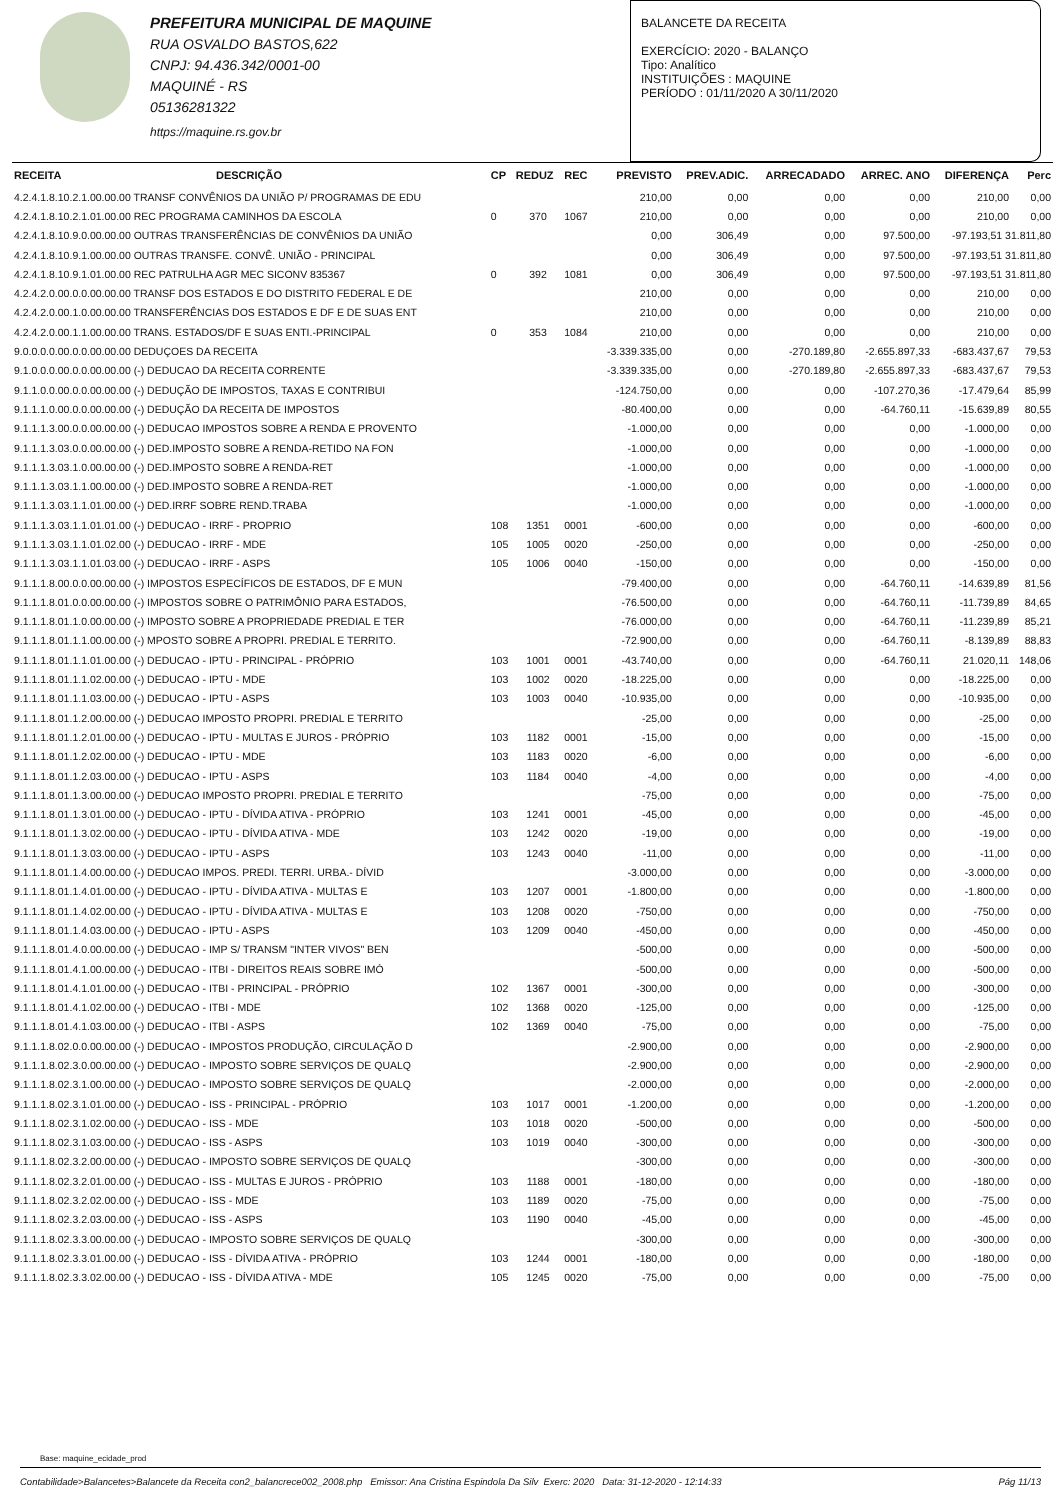PREFEITURA MUNICIPAL DE MAQUINE
RUA OSVALDO BASTOS,622
CNPJ: 94.436.342/0001-00
MAQUINÉ - RS
05136281322
https://maquine.rs.gov.br
BALANCETE DA RECEITA
EXERCÍCIO: 2020 - BALANÇO
Tipo: Analítico
INSTITUIÇÕES : MAQUINE
PERÍODO : 01/11/2020 A 30/11/2020
| RECEITA | DESCRIÇÃO | CP | REDUZ | REC | PREVISTO | PREV.ADIC. | ARRECADADO | ARREC. ANO | DIFERENÇA | Perc |
| --- | --- | --- | --- | --- | --- | --- | --- | --- | --- | --- |
| 4.2.4.1.8.10.2.1.00.00.00 TRANSF CONVÊNIOS DA UNIÃO P/ PROGRAMAS DE EDU | | | | | 210,00 | 0,00 | 0,00 | 0,00 | 210,00 | 0,00 |
| 4.2.4.1.8.10.2.1.01.00.00 REC PROGRAMA CAMINHOS DA ESCOLA | | 0 | 370 | 1067 | 210,00 | 0,00 | 0,00 | 0,00 | 210,00 | 0,00 |
| 4.2.4.1.8.10.9.0.00.00.00 OUTRAS TRANSFERÊNCIAS DE CONVÊNIOS DA UNIÃO | | | | | 0,00 | 306,49 | 0,00 | 97.500,00 | -97.193,51 31.811,80 | |
| 4.2.4.1.8.10.9.1.00.00.00 OUTRAS TRANSFE. CONVÊ. UNIÃO - PRINCIPAL | | | | | 0,00 | 306,49 | 0,00 | 97.500,00 | -97.193,51 31.811,80 | |
| 4.2.4.1.8.10.9.1.01.00.00 REC PATRULHA AGR MEC SICONV 835367 | | 0 | 392 | 1081 | 0,00 | 306,49 | 0,00 | 97.500,00 | -97.193,51 31.811,80 | |
| 4.2.4.2.0.00.0.0.00.00.00 TRANSF DOS ESTADOS E DO DISTRITO FEDERAL E DE | | | | | 210,00 | 0,00 | 0,00 | 0,00 | 210,00 | 0,00 |
| 4.2.4.2.0.00.1.0.00.00.00 TRANSFERÊNCIAS DOS ESTADOS E DF E DE SUAS ENT | | | | | 210,00 | 0,00 | 0,00 | 0,00 | 210,00 | 0,00 |
| 4.2.4.2.0.00.1.1.00.00.00 TRANS. ESTADOS/DF E SUAS ENTI.-PRINCIPAL | | 0 | 353 | 1084 | 210,00 | 0,00 | 0,00 | 0,00 | 210,00 | 0,00 |
| 9.0.0.0.0.00.0.0.00.00.00 DEDUÇOES DA RECEITA | | | | | -3.339.335,00 | 0,00 | -270.189,80 | -2.655.897,33 | -683.437,67 | 79,53 |
| 9.1.0.0.0.00.0.0.00.00.00 (-) DEDUCAO DA RECEITA CORRENTE | | | | | -3.339.335,00 | 0,00 | -270.189,80 | -2.655.897,33 | -683.437,67 | 79,53 |
| 9.1.1.0.0.00.0.0.00.00.00 (-) DEDUÇÃO DE IMPOSTOS, TAXAS E CONTRIBUI | | | | | -124.750,00 | 0,00 | 0,00 | -107.270,36 | -17.479,64 | 85,99 |
| 9.1.1.1.0.00.0.0.00.00.00 (-) DEDUÇÃO DA RECEITA DE IMPOSTOS | | | | | -80.400,00 | 0,00 | 0,00 | -64.760,11 | -15.639,89 | 80,55 |
| 9.1.1.1.3.00.0.0.00.00.00 (-) DEDUCAO IMPOSTOS SOBRE A RENDA E PROVENTO | | | | | -1.000,00 | 0,00 | 0,00 | 0,00 | -1.000,00 | 0,00 |
| 9.1.1.1.3.03.0.0.00.00.00 (-) DED.IMPOSTO SOBRE A RENDA-RETIDO NA FON | | | | | -1.000,00 | 0,00 | 0,00 | 0,00 | -1.000,00 | 0,00 |
| 9.1.1.1.3.03.1.0.00.00.00 (-) DED.IMPOSTO SOBRE A RENDA-RET | | | | | -1.000,00 | 0,00 | 0,00 | 0,00 | -1.000,00 | 0,00 |
| 9.1.1.1.3.03.1.1.00.00.00 (-) DED.IMPOSTO SOBRE A RENDA-RET | | | | | -1.000,00 | 0,00 | 0,00 | 0,00 | -1.000,00 | 0,00 |
| 9.1.1.1.3.03.1.1.01.00.00 (-) DED.IRRF SOBRE REND.TRABA | | | | | -1.000,00 | 0,00 | 0,00 | 0,00 | -1.000,00 | 0,00 |
| 9.1.1.1.3.03.1.1.01.01.00 (-) DEDUCAO - IRRF - PROPRIO | | 108 | 1351 | 0001 | -600,00 | 0,00 | 0,00 | 0,00 | -600,00 | 0,00 |
| 9.1.1.1.3.03.1.1.01.02.00 (-) DEDUCAO - IRRF - MDE | | 105 | 1005 | 0020 | -250,00 | 0,00 | 0,00 | 0,00 | -250,00 | 0,00 |
| 9.1.1.1.3.03.1.1.01.03.00 (-) DEDUCAO - IRRF - ASPS | | 105 | 1006 | 0040 | -150,00 | 0,00 | 0,00 | 0,00 | -150,00 | 0,00 |
| 9.1.1.1.8.00.0.0.00.00.00 (-) IMPOSTOS ESPECÍFICOS DE ESTADOS, DF E MUN | | | | | -79.400,00 | 0,00 | 0,00 | -64.760,11 | -14.639,89 | 81,56 |
| 9.1.1.1.8.01.0.0.00.00.00 (-) IMPOSTOS SOBRE O PATRIMÔNIO PARA ESTADOS, | | | | | -76.500,00 | 0,00 | 0,00 | -64.760,11 | -11.739,89 | 84,65 |
| 9.1.1.1.8.01.1.0.00.00.00 (-) IMPOSTO SOBRE A PROPRIEDADE PREDIAL E TER | | | | | -76.000,00 | 0,00 | 0,00 | -64.760,11 | -11.239,89 | 85,21 |
| 9.1.1.1.8.01.1.1.00.00.00 (-) MPOSTO SOBRE A PROPRI. PREDIAL E TERRITO. | | | | | -72.900,00 | 0,00 | 0,00 | -64.760,11 | -8.139,89 | 88,83 |
| 9.1.1.1.8.01.1.1.01.00.00 (-) DEDUCAO - IPTU - PRINCIPAL - PRÓPRIO | | 103 | 1001 | 0001 | -43.740,00 | 0,00 | 0,00 | -64.760,11 | 21.020,11 | 148,06 |
| 9.1.1.1.8.01.1.1.02.00.00 (-) DEDUCAO - IPTU - MDE | | 103 | 1002 | 0020 | -18.225,00 | 0,00 | 0,00 | 0,00 | -18.225,00 | 0,00 |
| 9.1.1.1.8.01.1.1.03.00.00 (-) DEDUCAO - IPTU - ASPS | | 103 | 1003 | 0040 | -10.935,00 | 0,00 | 0,00 | 0,00 | -10.935,00 | 0,00 |
| 9.1.1.1.8.01.1.2.00.00.00 (-) DEDUCAO IMPOSTO PROPRI. PREDIAL E TERRITO | | | | | -25,00 | 0,00 | 0,00 | 0,00 | -25,00 | 0,00 |
| 9.1.1.1.8.01.1.2.01.00.00 (-) DEDUCAO - IPTU - MULTAS E JUROS - PRÓPRIO | | 103 | 1182 | 0001 | -15,00 | 0,00 | 0,00 | 0,00 | -15,00 | 0,00 |
| 9.1.1.1.8.01.1.2.02.00.00 (-) DEDUCAO - IPTU - MDE | | 103 | 1183 | 0020 | -6,00 | 0,00 | 0,00 | 0,00 | -6,00 | 0,00 |
| 9.1.1.1.8.01.1.2.03.00.00 (-) DEDUCAO - IPTU - ASPS | | 103 | 1184 | 0040 | -4,00 | 0,00 | 0,00 | 0,00 | -4,00 | 0,00 |
| 9.1.1.1.8.01.1.3.00.00.00 (-) DEDUCAO IMPOSTO PROPRI. PREDIAL E TERRITO | | | | | -75,00 | 0,00 | 0,00 | 0,00 | -75,00 | 0,00 |
| 9.1.1.1.8.01.1.3.01.00.00 (-) DEDUCAO - IPTU - DÍVIDA ATIVA - PRÓPRIO | | 103 | 1241 | 0001 | -45,00 | 0,00 | 0,00 | 0,00 | -45,00 | 0,00 |
| 9.1.1.1.8.01.1.3.02.00.00 (-) DEDUCAO - IPTU - DÍVIDA ATIVA - MDE | | 103 | 1242 | 0020 | -19,00 | 0,00 | 0,00 | 0,00 | -19,00 | 0,00 |
| 9.1.1.1.8.01.1.3.03.00.00 (-) DEDUCAO - IPTU - ASPS | | 103 | 1243 | 0040 | -11,00 | 0,00 | 0,00 | 0,00 | -11,00 | 0,00 |
| 9.1.1.1.8.01.1.4.00.00.00 (-) DEDUCAO IMPOS. PREDI. TERRI. URBA.- DÍVID | | | | | -3.000,00 | 0,00 | 0,00 | 0,00 | -3.000,00 | 0,00 |
| 9.1.1.1.8.01.1.4.01.00.00 (-) DEDUCAO - IPTU - DÍVIDA ATIVA - MULTAS E | | 103 | 1207 | 0001 | -1.800,00 | 0,00 | 0,00 | 0,00 | -1.800,00 | 0,00 |
| 9.1.1.1.8.01.1.4.02.00.00 (-) DEDUCAO - IPTU - DÍVIDA ATIVA - MULTAS E | | 103 | 1208 | 0020 | -750,00 | 0,00 | 0,00 | 0,00 | -750,00 | 0,00 |
| 9.1.1.1.8.01.1.4.03.00.00 (-) DEDUCAO - IPTU - ASPS | | 103 | 1209 | 0040 | -450,00 | 0,00 | 0,00 | 0,00 | -450,00 | 0,00 |
| 9.1.1.1.8.01.4.0.00.00.00 (-) DEDUCAO - IMP S/ TRANSM "INTER VIVOS" BEN | | | | | -500,00 | 0,00 | 0,00 | 0,00 | -500,00 | 0,00 |
| 9.1.1.1.8.01.4.1.00.00.00 (-) DEDUCAO - ITBI - DIREITOS REAIS SOBRE IMÓ | | | | | -500,00 | 0,00 | 0,00 | 0,00 | -500,00 | 0,00 |
| 9.1.1.1.8.01.4.1.01.00.00 (-) DEDUCAO - ITBI - PRINCIPAL - PRÓPRIO | | 102 | 1367 | 0001 | -300,00 | 0,00 | 0,00 | 0,00 | -300,00 | 0,00 |
| 9.1.1.1.8.01.4.1.02.00.00 (-) DEDUCAO - ITBI - MDE | | 102 | 1368 | 0020 | -125,00 | 0,00 | 0,00 | 0,00 | -125,00 | 0,00 |
| 9.1.1.1.8.01.4.1.03.00.00 (-) DEDUCAO - ITBI - ASPS | | 102 | 1369 | 0040 | -75,00 | 0,00 | 0,00 | 0,00 | -75,00 | 0,00 |
| 9.1.1.1.8.02.0.0.00.00.00 (-) DEDUCAO - IMPOSTOS PRODUÇÃO, CIRCULAÇÃO D | | | | | -2.900,00 | 0,00 | 0,00 | 0,00 | -2.900,00 | 0,00 |
| 9.1.1.1.8.02.3.0.00.00.00 (-) DEDUCAO - IMPOSTO SOBRE SERVIÇOS DE QUALQ | | | | | -2.900,00 | 0,00 | 0,00 | 0,00 | -2.900,00 | 0,00 |
| 9.1.1.1.8.02.3.1.00.00.00 (-) DEDUCAO - IMPOSTO SOBRE SERVIÇOS DE QUALQ | | | | | -2.000,00 | 0,00 | 0,00 | 0,00 | -2.000,00 | 0,00 |
| 9.1.1.1.8.02.3.1.01.00.00 (-) DEDUCAO - ISS - PRINCIPAL - PRÓPRIO | | 103 | 1017 | 0001 | -1.200,00 | 0,00 | 0,00 | 0,00 | -1.200,00 | 0,00 |
| 9.1.1.1.8.02.3.1.02.00.00 (-) DEDUCAO - ISS - MDE | | 103 | 1018 | 0020 | -500,00 | 0,00 | 0,00 | 0,00 | -500,00 | 0,00 |
| 9.1.1.1.8.02.3.1.03.00.00 (-) DEDUCAO - ISS - ASPS | | 103 | 1019 | 0040 | -300,00 | 0,00 | 0,00 | 0,00 | -300,00 | 0,00 |
| 9.1.1.1.8.02.3.2.00.00.00 (-) DEDUCAO - IMPOSTO SOBRE SERVIÇOS DE QUALQ | | | | | -300,00 | 0,00 | 0,00 | 0,00 | -300,00 | 0,00 |
| 9.1.1.1.8.02.3.2.01.00.00 (-) DEDUCAO - ISS - MULTAS E JUROS - PRÓPRIO | | 103 | 1188 | 0001 | -180,00 | 0,00 | 0,00 | 0,00 | -180,00 | 0,00 |
| 9.1.1.1.8.02.3.2.02.00.00 (-) DEDUCAO - ISS - MDE | | 103 | 1189 | 0020 | -75,00 | 0,00 | 0,00 | 0,00 | -75,00 | 0,00 |
| 9.1.1.1.8.02.3.2.03.00.00 (-) DEDUCAO - ISS - ASPS | | 103 | 1190 | 0040 | -45,00 | 0,00 | 0,00 | 0,00 | -45,00 | 0,00 |
| 9.1.1.1.8.02.3.3.00.00.00 (-) DEDUCAO - IMPOSTO SOBRE SERVIÇOS DE QUALQ | | | | | -300,00 | 0,00 | 0,00 | 0,00 | -300,00 | 0,00 |
| 9.1.1.1.8.02.3.3.01.00.00 (-) DEDUCAO - ISS - DÍVIDA ATIVA - PRÓPRIO | | 103 | 1244 | 0001 | -180,00 | 0,00 | 0,00 | 0,00 | -180,00 | 0,00 |
| 9.1.1.1.8.02.3.3.02.00.00 (-) DEDUCAO - ISS - DÍVIDA ATIVA - MDE | | 105 | 1245 | 0020 | -75,00 | 0,00 | 0,00 | 0,00 | -75,00 | 0,00 |
Base: maquine_ecidade_prod
Contabilidade>Balancetes>Balancete da Receita con2_balancrece002_2008.php Emissor: Ana Cristina Espindola Da Silv Exerc: 2020 Data: 31-12-2020 - 12:14:33 Pág 11/13